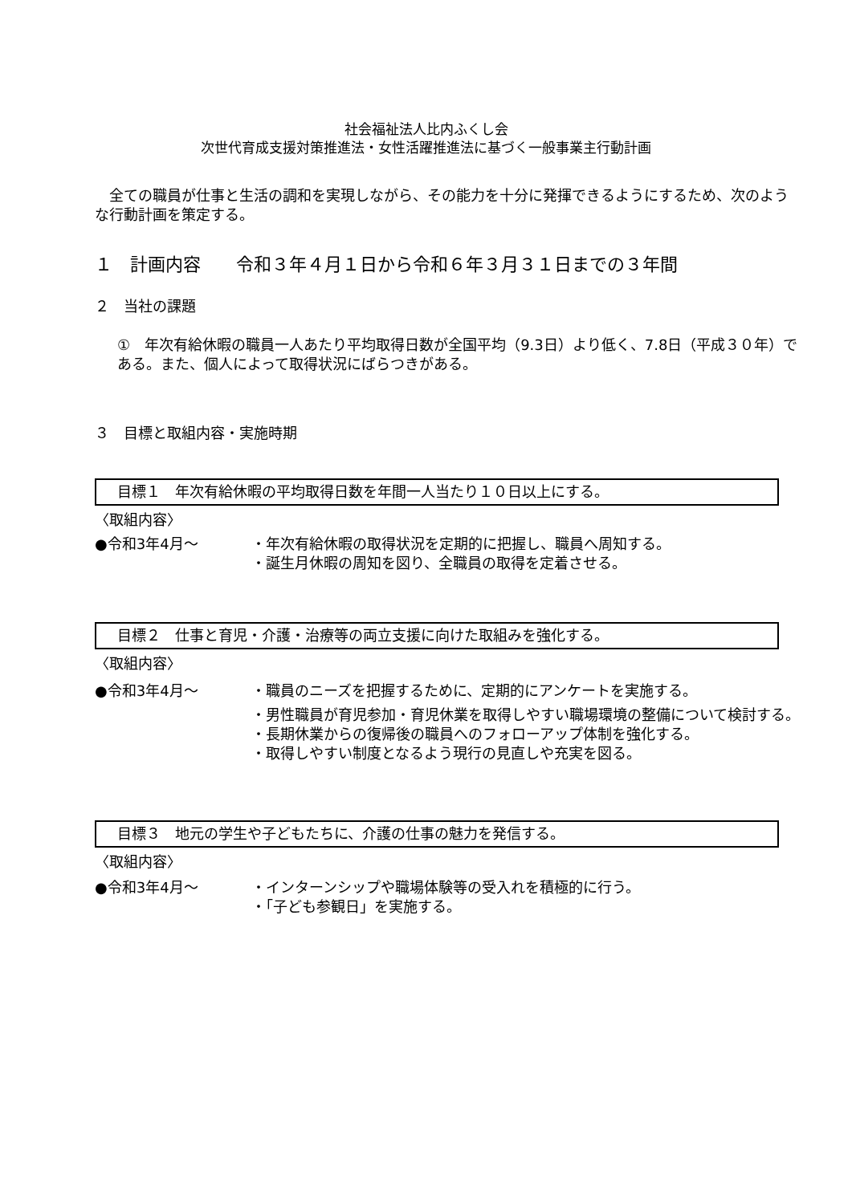社会福祉法人比内ふくし会
次世代育成支援対策推進法・女性活躍推進法に基づく一般事業主行動計画
　全ての職員が仕事と生活の調和を実現しながら、その能力を十分に発揮できるようにするため、次のような行動計画を策定する。
１　計画内容　　令和３年４月１日から令和６年３月３１日までの３年間
２　当社の課題
①　年次有給休暇の職員一人あたり平均取得日数が全国平均（9.3日）より低く、7.8日（平成３０年）である。また、個人によって取得状況にばらつきがある。
３　目標と取組内容・実施時期
目標１　年次有給休暇の平均取得日数を年間一人当たり１０日以上にする。
〈取組内容〉
●令和3年4月～ ・年次有給休暇の取得状況を定期的に把握し、職員へ周知する。
・誕生月休暇の周知を図り、全職員の取得を定着させる。
目標２　仕事と育児・介護・治療等の両立支援に向けた取組みを強化する。
〈取組内容〉
●令和3年4月～ ・職員のニーズを把握するために、定期的にアンケートを実施する。
・男性職員が育児参加・育児休業を取得しやすい職場環境の整備について検討する。
・長期休業からの復帰後の職員へのフォローアップ体制を強化する。
・取得しやすい制度となるよう現行の見直しや充実を図る。
目標３　地元の学生や子どもたちに、介護の仕事の魅力を発信する。
〈取組内容〉
●令和3年4月～ ・インターンシップや職場体験等の受入れを積極的に行う。
・「子ども参観日」を実施する。